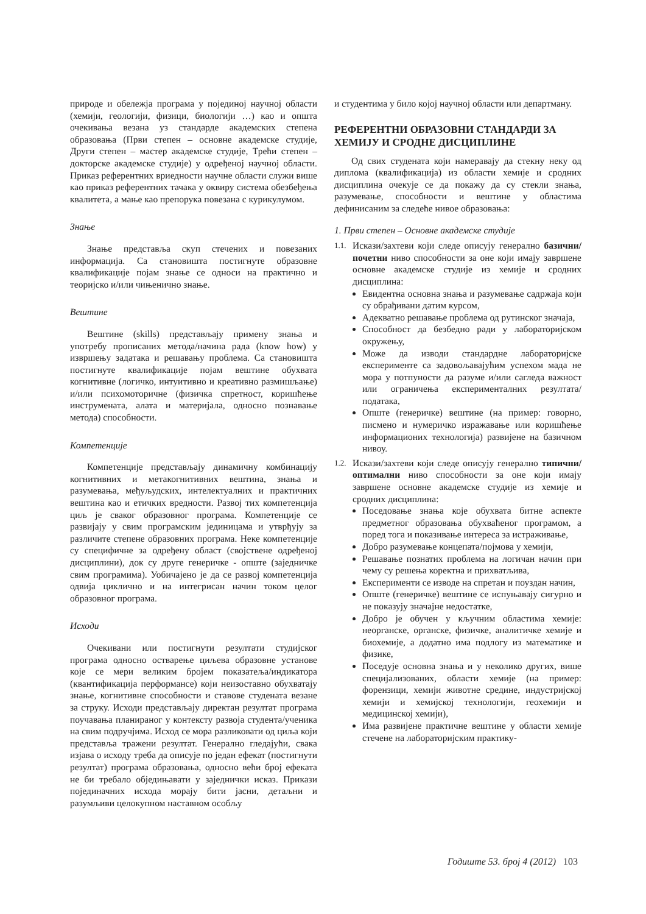природе и обележја програма у појединој научној области (хемији, геологији, физици, биологији …) као и општа очекивања везана уз стандарде академских степена образовања (Први степен – основне академске студије, Други степен – мастер академске студије, Трећи степен – докторске академске студије) у одређеној научној области. Приказ референтних вриедности научне области служи више као приказ референтних тачака у оквиру система обезбеђења квалитета, а мање као препорука повезана с курикулумом.
Знање
Знање представља скуп стечених и повезаних информација. Са становишта постигнуте образовне квалификације појам знање се односи на практично и теоријско и/или чињенично знање.
Вештине
Вештине (skills) представљају примену знања и употребу прописаних метода/начина рада (know how) у извршењу задатака и решавању проблема. Са становишта постигнуте квалификације појам вештине обухвата когнитивне (логичко, интуитивно и креативно размишљање) и/или психомоторичне (физичка спретност, коришћење инструмената, алата и материјала, односно познавање метода) способности.
Компетенције
Компетенције представљају динамичну комбинацију когнитивних и метакогнитивних вештина, знања и разумевања, међуљудских, интелектуалних и практичних вештина као и етичких вредности. Развој тих компетенција циљ је сваког образовног програма. Компетенције се развијају у свим програмским јединицама и утврђују за различите степене образовних програма. Неке компетенције су специфичне за одређену област (својствене одређеној дисциплини), док су друге генеричке - опште (заједничке свим програмима). Уобичајено је да се развој компетенција одвија циклично и на интегрисан начин током целог образовног програма.
Исходи
Очекивани или постигнути резултати студијског програма односно остварење циљева образовне установе које се мери великим бројем показатеља/индикатора (квантификација перформансе) који неизоставно обухватају знање, когнитивне способности и ставове студената везане за струку. Исходи представљају директан резултат програма поучавања планираног у контексту развоја студента/ученика на свим подручјима. Исход се мора разликовати од циља који представља тражени резултат. Генерално гледајући, свака изјава о исходу треба да описује по један ефекат (постигнути резултат) програма образовања, односно већи број ефеката не би требало обједињавати у заједнички исказ. Прикази појединачних исхода морају бити јасни, детаљни и разумљиви целокупном наставном особљу
и студентима у било којој научној области или департману.
РЕФЕРЕНТНИ ОБРАЗОВНИ СТАНДАРДИ ЗА ХЕМИЈУ И СРОДНЕ ДИСЦИПЛИНЕ
Од свих студената који намеравају да стекну неку од диплома (квалификација) из области хемије и сродних дисциплина очекује се да покажу да су стекли знања, разумевање, способности и вештине у областима дефинисаним за следеће нивое образовања:
1. Први степен – Основне академске студије
1.1.
Искази/захтеви који следе описују генерално базични/почетни ниво способности за оне који имају завршене основне академске студије из хемије и сродних дисциплина:
Евидентна основна знања и разумевање садржаја који су обрађивани датим курсом,
Адекватно решавање проблема од рутинског значаја,
Способност да безбедно ради у лабораторијском окружењу,
Може да изводи стандардне лабораторијске експерименте са задовољавајућим успехом мада не мора у потпуности да разуме и/или сагледа важност или ограничења експерименталних резултата/података,
Опште (генеричке) вештине (на пример: говорно, писмено и нумеричко изражавање или коришћење информационих технологија) развијене на базичном нивоу.
1.2.
Искази/захтеви који следе описују генерално типични/оптимални ниво способности за оне који имају завршене основне академске студије из хемије и сродних дисциплина:
Поседовање знања које обухвата битне аспекте предметног образовања обухваћеног програмом, а поред тога и показивање интереса за истраживање,
Добро разумевање концепата/појмова у хемији,
Решавање познатих проблема на логичан начин при чему су решења коректна и прихватљива,
Експерименти се изводе на спретан и поуздан начин,
Опште (генеричке) вештине се испуњавају сигурно и не показују значајне недостатке,
Добро је обучен у кључним областима хемије: неорганске, органске, физичке, аналитичке хемије и биохемије, а додатно има подлогу из математике и физике,
Поседује основна знања и у неколико других, више специјализованих, области хемије (на пример: форензици, хемији животне средине, индустријској хемији и хемијској технологији, геохемији и медицинској хемији),
Има развијене практичне вештине у области хемије стечене на лабораторијским практику-
Годиште 53. број 4 (2012) 103